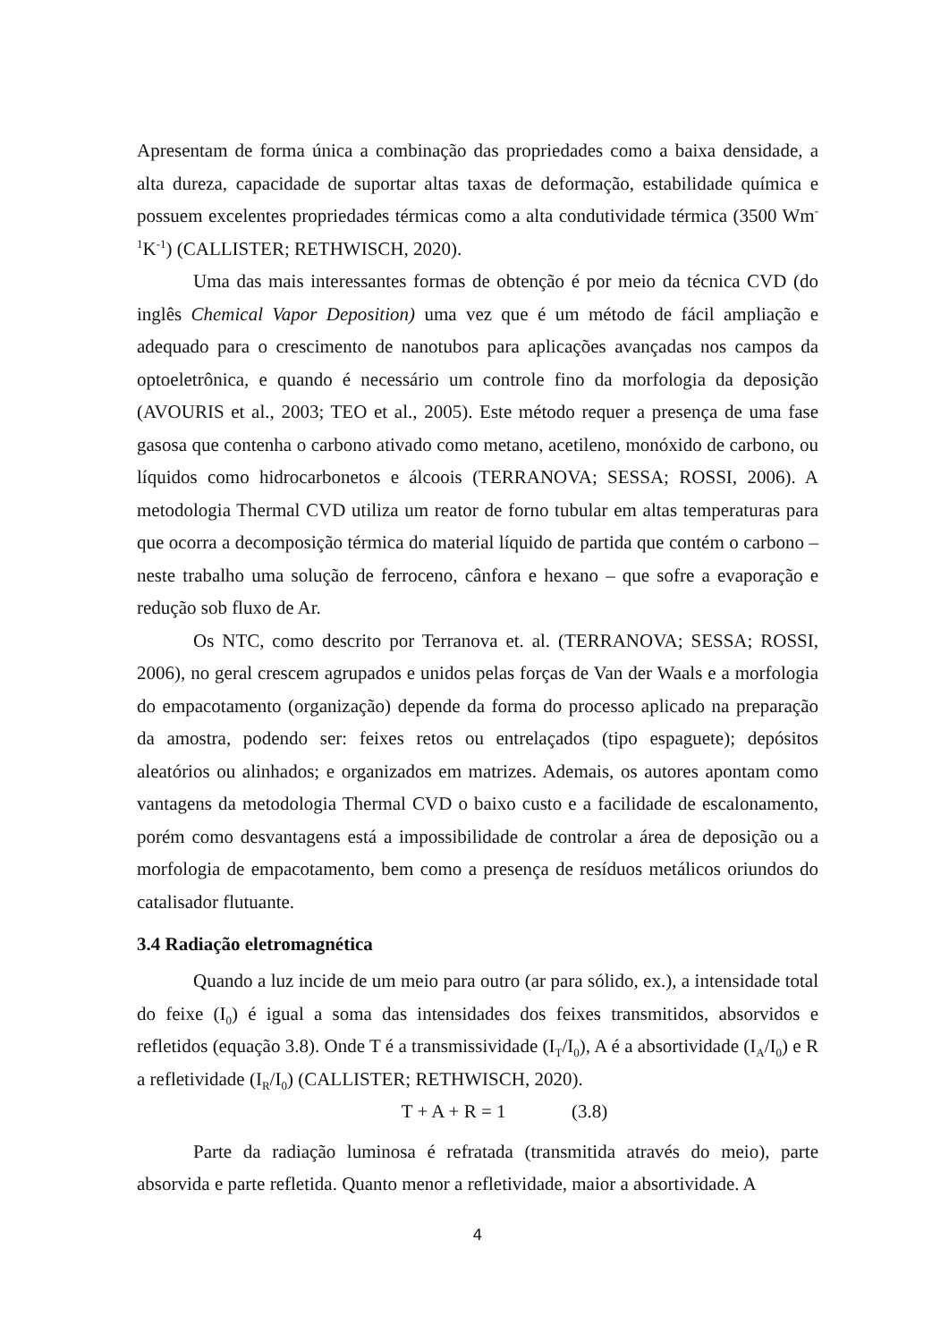Apresentam de forma única a combinação das propriedades como a baixa densidade, a alta dureza, capacidade de suportar altas taxas de deformação, estabilidade química e possuem excelentes propriedades térmicas como a alta condutividade térmica (3500 Wm<sup>-1</sup>K<sup>-1</sup>) (CALLISTER; RETHWISCH, 2020).
Uma das mais interessantes formas de obtenção é por meio da técnica CVD (do inglês Chemical Vapor Deposition) uma vez que é um método de fácil ampliação e adequado para o crescimento de nanotubos para aplicações avançadas nos campos da optoeletrônica, e quando é necessário um controle fino da morfologia da deposição (AVOURIS et al., 2003; TEO et al., 2005). Este método requer a presença de uma fase gasosa que contenha o carbono ativado como metano, acetileno, monóxido de carbono, ou líquidos como hidrocarbonetos e álcoois (TERRANOVA; SESSA; ROSSI, 2006). A metodologia Thermal CVD utiliza um reator de forno tubular em altas temperaturas para que ocorra a decomposição térmica do material líquido de partida que contém o carbono – neste trabalho uma solução de ferroceno, cânfora e hexano – que sofre a evaporação e redução sob fluxo de Ar.
Os NTC, como descrito por Terranova et. al. (TERRANOVA; SESSA; ROSSI, 2006), no geral crescem agrupados e unidos pelas forças de Van der Waals e a morfologia do empacotamento (organização) depende da forma do processo aplicado na preparação da amostra, podendo ser: feixes retos ou entrelaçados (tipo espaguete); depósitos aleatórios ou alinhados; e organizados em matrizes. Ademais, os autores apontam como vantagens da metodologia Thermal CVD o baixo custo e a facilidade de escalonamento, porém como desvantagens está a impossibilidade de controlar a área de deposição ou a morfologia de empacotamento, bem como a presença de resíduos metálicos oriundos do catalisador flutuante.
3.4 Radiação eletromagnética
Quando a luz incide de um meio para outro (ar para sólido, ex.), a intensidade total do feixe (I<sub>0</sub>) é igual a soma das intensidades dos feixes transmitidos, absorvidos e refletidos (equação 3.8). Onde T é a transmissividade (I<sub>T</sub>/I<sub>0</sub>), A é a absortividade (I<sub>A</sub>/I<sub>0</sub>) e R a refletividade (I<sub>R</sub>/I<sub>0</sub>) (CALLISTER; RETHWISCH, 2020).
T + A + R = 1 (3.8)
Parte da radiação luminosa é refratada (transmitida através do meio), parte absorvida e parte refletida. Quanto menor a refletividade, maior a absortividade. A
4